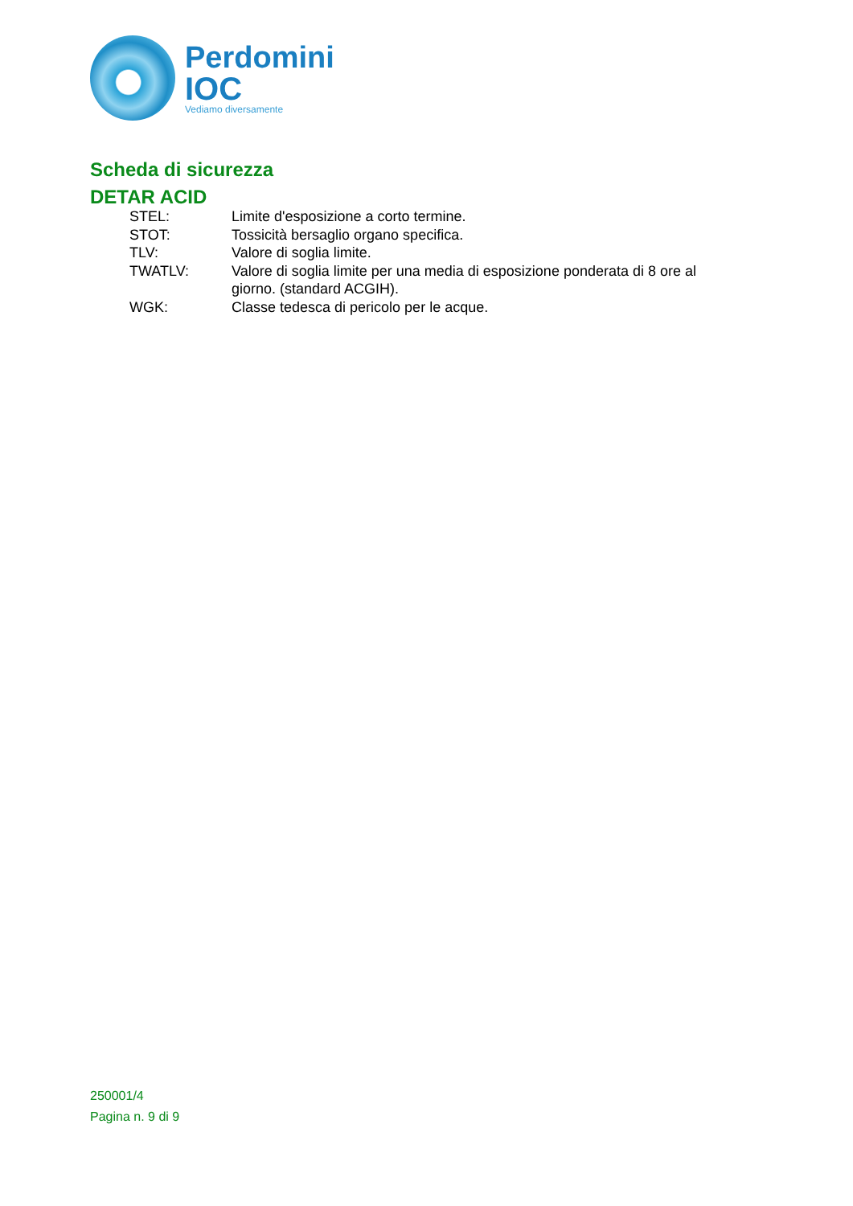Perdomini
IOC
Vediamo diversamente
Scheda di sicurezza
DETAR ACID
STEL: Limite d'esposizione a corto termine.
STOT: Tossicità bersaglio organo specifica.
TLV: Valore di soglia limite.
TWATLV: Valore di soglia limite per una media di esposizione ponderata di 8 ore al giorno. (standard ACGIH).
WGK: Classe tedesca di pericolo per le acque.
250001/4
Pagina n. 9 di 9